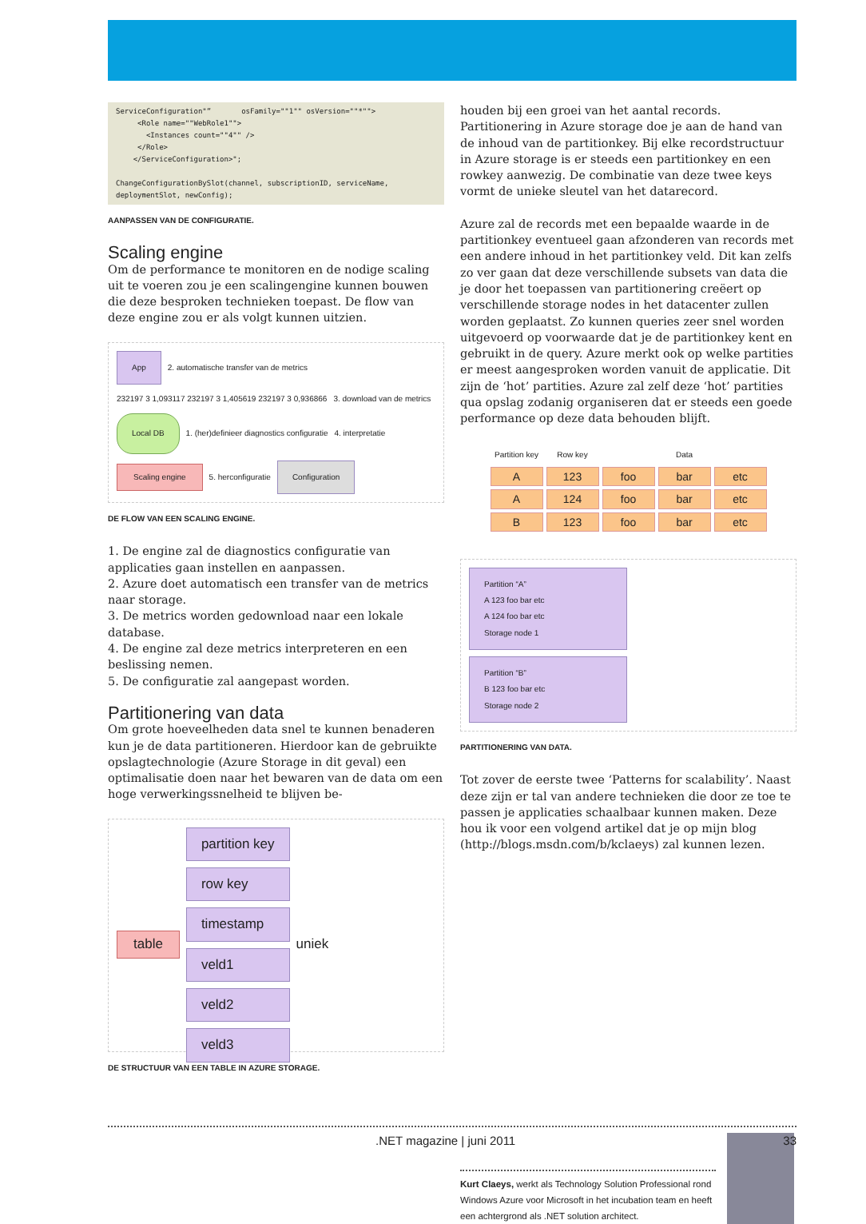ServiceConfiguration"”       osFamily=""1"" osVersion=""*"">
     <Role name=""WebRole1"">
       <Instances count=""4"" />
     </Role>
    </ServiceConfiguration>";

ChangeConfigurationBySlot(channel, subscriptionID, serviceName,
deploymentSlot, newConfig);
AANPASSEN VAN DE CONFIGURATIE.
Scaling engine
Om de performance te monitoren en de nodige scaling uit te voeren zou je een scalingengine kunnen bouwen die deze besproken technieken toepast. De flow van deze engine zou er als volgt kunnen uitzien.
App 2. automatische transfer van de metrics 232197 3 1,093117 232197 3 1,405619 232197 3 0,936866 3. download van de metrics Local DB 1. (her)definieer diagnostics configuratie 4. interpretatie Scaling engine 5. herconfiguratie Configuration
DE FLOW VAN EEN SCALING ENGINE.
1. De engine zal de diagnostics configuratie van applicaties gaan instellen en aanpassen.
2. Azure doet automatisch een transfer van de metrics naar storage.
3. De metrics worden gedownload naar een lokale database.
4. De engine zal deze metrics interpreteren en een beslissing nemen.
5. De configuratie zal aangepast worden.
Partitionering van data
Om grote hoeveelheden data snel te kunnen benaderen kun je de data partitioneren. Hierdoor kan de gebruikte opslagtechnologie (Azure Storage in dit geval) een optimalisatie doen naar het bewaren van de data om een hoge verwerkingssnelheid te blijven be-
table
partition key
row key
timestamp
veld1
veld2
veld3
uniek
DE STRUCTUUR VAN EEN TABLE IN AZURE STORAGE.
houden bij een groei van het aantal records. Partitionering in Azure storage doe je aan de hand van de inhoud van de partitionkey. Bij elke recordstructuur in Azure storage is er steeds een partitionkey en een rowkey aanwezig. De combinatie van deze twee keys vormt de unieke sleutel van het datarecord.
Azure zal de records met een bepaalde waarde in de partitionkey eventueel gaan afzonderen van records met een andere inhoud in het partitionkey veld. Dit kan zelfs zo ver gaan dat deze verschillende subsets van data die je door het toepassen van partitionering creëert op verschillende storage nodes in het datacenter zullen worden geplaatst. Zo kunnen queries zeer snel worden uitgevoerd op voorwaarde dat je de partitionkey kent en gebruikt in de query. Azure merkt ook op welke partities er meest aangesproken worden vanuit de applicatie. Dit zijn de ‘hot’ partities. Azure zal zelf deze ‘hot’ partities qua opslag zodanig organiseren dat er steeds een goede performance op deze data behouden blijft.
| Partition key | Row key | Data | | |
| --- | --- | --- | --- | --- |
| A | 123 | foo | bar | etc |
| A | 124 | foo | bar | etc |
| B | 123 | foo | bar | etc |
Partition “A”
A 123 foo bar etc
A 124 foo bar etc
Storage node 1
Partition “B”
B 123 foo bar etc
Storage node 2
PARTITIONERING VAN DATA.
Tot zover de eerste twee ‘Patterns for scalability’. Naast deze zijn er tal van andere technieken die door ze toe te passen je applicaties schaalbaar kunnen maken. Deze hou ik voor een volgend artikel dat je op mijn blog (http://blogs.msdn.com/b/kclaeys) zal kunnen lezen.
Kurt Claeys, werkt als Technology Solution Professional rond Windows Azure voor Microsoft in het incubation team en heeft een achtergrond als .NET solution architect.
.NET magazine | juni 2011 33